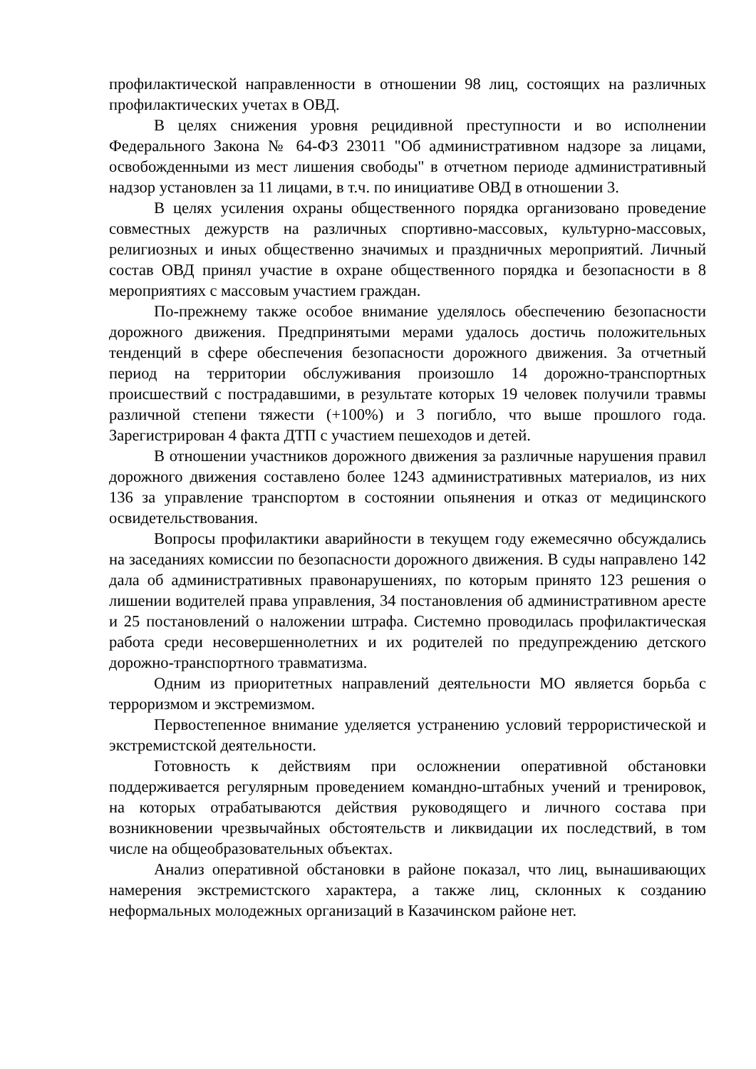профилактической направленности в отношении 98 лиц, состоящих на различных профилактических учетах в ОВД.
В целях снижения уровня рецидивной преступности и во исполнении Федерального Закона № 64-ФЗ 23011 "Об административном надзоре за лицами, освобожденными из мест лишения свободы" в отчетном периоде административный надзор установлен за 11 лицами, в т.ч. по инициативе ОВД в отношении 3.
В целях усиления охраны общественного порядка организовано проведение совместных дежурств на различных спортивно-массовых, культурно-массовых, религиозных и иных общественно значимых и праздничных мероприятий. Личный состав ОВД принял участие в охране общественного порядка и безопасности в 8 мероприятиях с массовым участием граждан.
По-прежнему также особое внимание уделялось обеспечению безопасности дорожного движения. Предпринятыми мерами удалось достичь положительных тенденций в сфере обеспечения безопасности дорожного движения. За отчетный период на территории обслуживания произошло 14 дорожно-транспортных происшествий с пострадавшими, в результате которых 19 человек получили травмы различной степени тяжести (+100%) и 3 погибло, что выше прошлого года. Зарегистрирован 4 факта ДТП с участием пешеходов и детей.
В отношении участников дорожного движения за различные нарушения правил дорожного движения составлено более 1243 административных материалов, из них 136 за управление транспортом в состоянии опьянения и отказ от медицинского освидетельствования.
Вопросы профилактики аварийности в текущем году ежемесячно обсуждались на заседаниях комиссии по безопасности дорожного движения. В суды направлено 142 дала об административных правонарушениях, по которым принято 123 решения о лишении водителей права управления, 34 постановления об административном аресте и 25 постановлений о наложении штрафа. Системно проводилась профилактическая работа среди несовершеннолетних и их родителей по предупреждению детского дорожно-транспортного травматизма.
Одним из приоритетных направлений деятельности МО является борьба с терроризмом и экстремизмом.
Первостепенное внимание уделяется устранению условий террористической и экстремистской деятельности.
Готовность к действиям при осложнении оперативной обстановки поддерживается регулярным проведением командно-штабных учений и тренировок, на которых отрабатываются действия руководящего и личного состава при возникновении чрезвычайных обстоятельств и ликвидации их последствий, в том числе на общеобразовательных объектах.
Анализ оперативной обстановки в районе показал, что лиц, вынашивающих намерения экстремистского характера, а также лиц, склонных к созданию неформальных молодежных организаций в Казачинском районе нет.